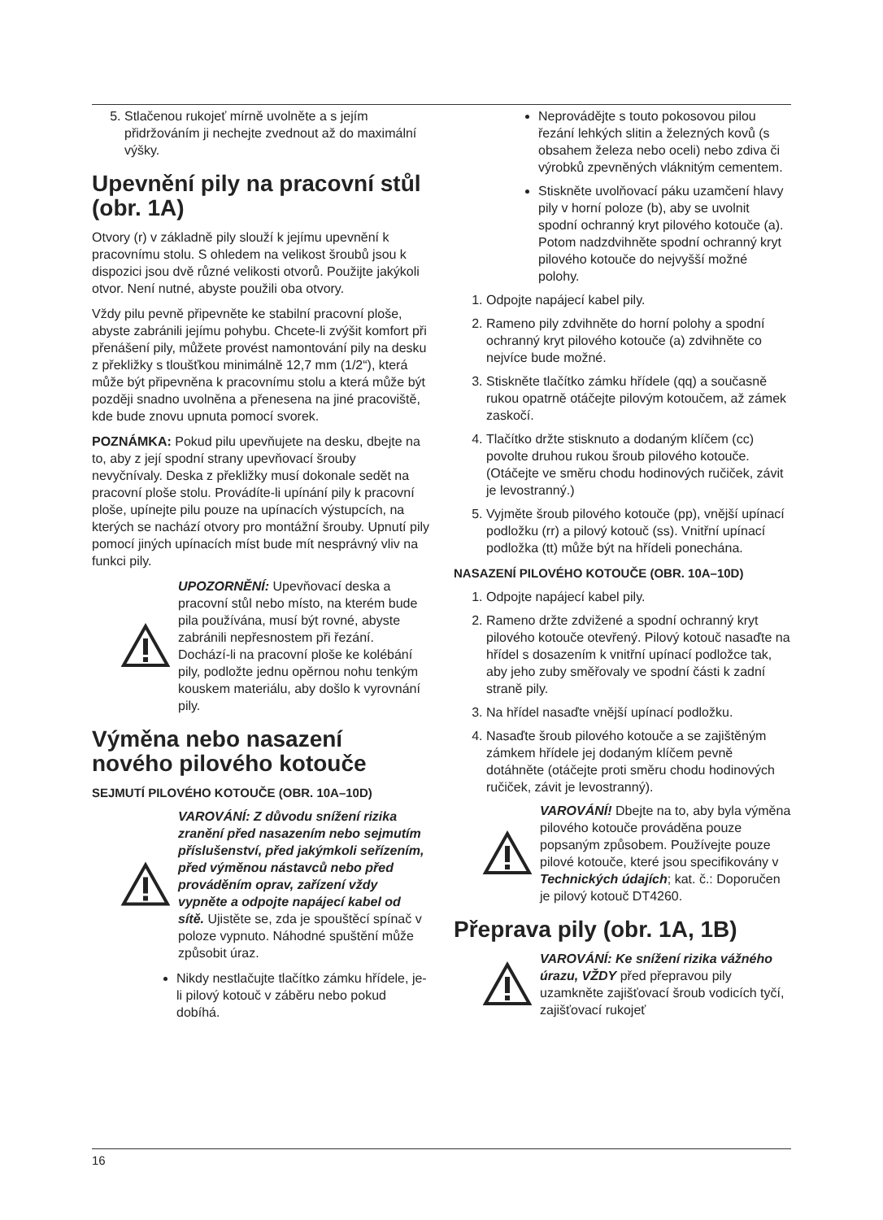5. Stlačenou rukojeť mírně uvolněte a s jejím přidržováním ji nechejte zvednout až do maximální výšky.
Upevnění pily na pracovní stůl (obr. 1A)
Otvory (r) v základně pily slouží k jejímu upevnění k pracovnímu stolu. S ohledem na velikost šroubů jsou k dispozici jsou dvě různé velikosti otvorů. Použijte jakýkoli otvor. Není nutné, abyste použili oba otvory.
Vždy pilu pevně připevněte ke stabilní pracovní ploše, abyste zabránili jejímu pohybu. Chcete-li zvýšit komfort při přenášení pily, můžete provést namontování pily na desku z překližky s tloušťkou minimálně 12,7 mm (1/2“), která může být připevněna k pracovnímu stolu a která může být později snadno uvolněna a přenesena na jiné pracoviště, kde bude znovu upnuta pomocí svorek.
POZNÁMKA: Pokud pilu upevňujete na desku, dbejte na to, aby z její spodní strany upevňovací šrouby nevyčnívaly. Deska z překližky musí dokonale sedět na pracovní ploše stolu. Provádíte-li upínání pily k pracovní ploše, upínejte pilu pouze na upínacích výstupcích, na kterých se nachází otvory pro montážní šrouby. Upnutí pily pomocí jiných upínacích míst bude mít nesprávný vliv na funkci pily.
UPOZORNĚNÍ: Upevňovací deska a pracovní stůl nebo místo, na kterém bude pila používána, musí být rovné, abyste zabránili nepřesnostem při řezání. Dochází-li na pracovní ploše ke kolébání pily, podložte jednu opěrnou nohu tenkým kouskem materiálu, aby došlo k vyrovnání pily.
Výměna nebo nasazení nového pilového kotouče
SEJMUTÍ PILOVÉHO KOTOUČE (OBR. 10A–10D)
VAROVÁNÍ: Z důvodu snížení rizika zranění před nasazením nebo sejmutím příslušenství, před jakýmkoli seřízením, před výměnou nástavců nebo před prováděním oprav, zařízení vždy vypněte a odpojte napájecí kabel od sítě. Ujistěte se, zda je spouštěcí spínač v poloze vypnuto. Náhodné spuštění může způsobit úraz.
Nikdy nestlačujte tlačítko zámku hřídele, je-li pilový kotouč v záběru nebo pokud dobíhá.
Neprovádějte s touto pokosovou pilou řezání lehkých slitin a železných kovů (s obsahem železa nebo oceli) nebo zdiva či výrobků zpevněných vláknitým cementem.
Stiskněte uvolňovací páku uzamčení hlavy pily v horní poloze (b), aby se uvolnit spodní ochranný kryt pilového kotouče (a). Potom nadzdvihněte spodní ochranný kryt pilového kotouče do nejvyšší možné polohy.
1. Odpojte napájecí kabel pily.
2. Rameno pily zdvihněte do horní polohy a spodní ochranný kryt pilového kotouče (a) zdvihněte co nejvíce bude možné.
3. Stiskněte tlačítko zámku hřídele (qq) a současně rukou opatrně otáčejte pilovým kotoučem, až zámek zaskočí.
4. Tlačítko držte stisknuto a dodaným klíčem (cc) povolte druhou rukou šroub pilového kotouče. (Otáčejte ve směru chodu hodinových ručiček, závit je levostranný.)
5. Vyjměte šroub pilového kotouče (pp), vnější upínací podložku (rr) a pilový kotouč (ss). Vnitřní upínací podložka (tt) může být na hřídeli ponechána.
NASAZENÍ PILOVÉHO KOTOUČE (OBR. 10A–10D)
1. Odpojte napájecí kabel pily.
2. Rameno držte zdvižené a spodní ochranný kryt pilového kotouče otevřený. Pilový kotouč nasaďte na hřídel s dosazením k vnitřní upínací podložce tak, aby jeho zuby směřovaly ve spodní části k zadní straně pily.
3. Na hřídel nasaďte vnější upínací podložku.
4. Nasaďte šroub pilového kotouče a se zajištěným zámkem hřídele jej dodaným klíčem pevně dotáhněte (otáčejte proti směru chodu hodinových ručiček, závit je levostranný).
VAROVÁNÍ! Dbejte na to, aby byla výměna pilového kotouče prováděna pouze popsaným způsobem. Používejte pouze pilové kotouče, které jsou specifikovány v Technických údajích; kat. č.: Doporučen je pilový kotouč DT4260.
Přeprava pily (obr. 1A, 1B)
VAROVÁNÍ: Ke snížení rizika vážného úrazu, VŽDY před přepravou pily uzamkněte zajišťovací šroub vodicích tyčí, zajišťovací rukojeť
16